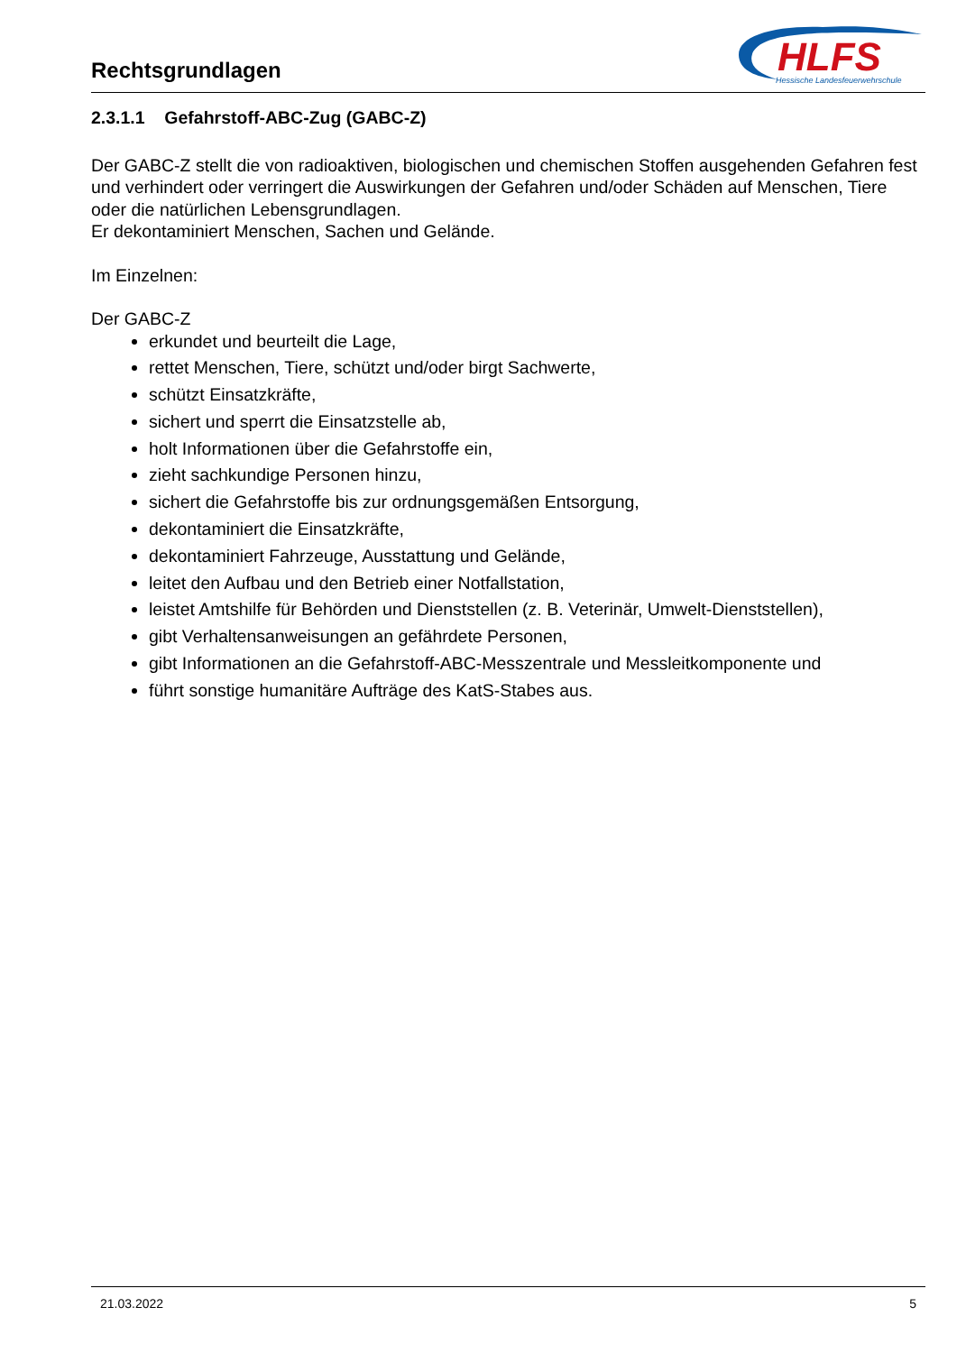Rechtsgrundlagen
HLFS
Hessische Landesfeuerwehrschule
2.3.1.1 Gefahrstoff-ABC-Zug (GABC-Z)
Der GABC-Z stellt die von radioaktiven, biologischen und chemischen Stoffen ausgehenden Gefahren fest und verhindert oder verringert die Auswirkungen der Gefahren und/oder Schäden auf Menschen, Tiere oder die natürlichen Lebensgrundlagen.
Er dekontaminiert Menschen, Sachen und Gelände.
Im Einzelnen:
Der GABC-Z
erkundet und beurteilt die Lage,
rettet Menschen, Tiere, schützt und/oder birgt Sachwerte,
schützt Einsatzkräfte,
sichert und sperrt die Einsatzstelle ab,
holt Informationen über die Gefahrstoffe ein,
zieht sachkundige Personen hinzu,
sichert die Gefahrstoffe bis zur ordnungsgemäßen Entsorgung,
dekontaminiert die Einsatzkräfte,
dekontaminiert Fahrzeuge, Ausstattung und Gelände,
leitet den Aufbau und den Betrieb einer Notfallstation,
leistet Amtshilfe für Behörden und Dienststellen (z. B. Veterinär, Umwelt-Dienststellen),
gibt Verhaltensanweisungen an gefährdete Personen,
gibt Informationen an die Gefahrstoff-ABC-Messzentrale und Messleitkomponente und
führt sonstige humanitäre Aufträge des KatS-Stabes aus.
21.03.2022 5